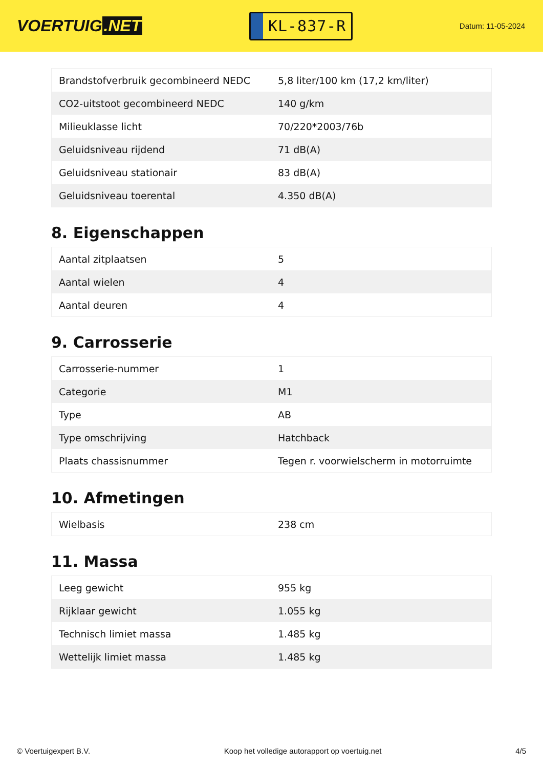VOERTUIG.NET
KL-837-R
Datum: 11-05-2024
| Brandstofverbruik gecombineerd NEDC | 5,8 liter/100 km (17,2 km/liter) |
| CO2-uitstoot gecombineerd NEDC | 140 g/km |
| Milieuklasse licht | 70/220*2003/76b |
| Geluidsniveau rijdend | 71 dB(A) |
| Geluidsniveau stationair | 83 dB(A) |
| Geluidsniveau toerental | 4.350 dB(A) |
8. Eigenschappen
| Aantal zitplaatsen | 5 |
| Aantal wielen | 4 |
| Aantal deuren | 4 |
9. Carrosserie
| Carrosserie-nummer | 1 |
| Categorie | M1 |
| Type | AB |
| Type omschrijving | Hatchback |
| Plaats chassisnummer | Tegen r. voorwielscherm in motorruimte |
10. Afmetingen
| Wielbasis | 238 cm |
11. Massa
| Leeg gewicht | 955 kg |
| Rijklaar gewicht | 1.055 kg |
| Technisch limiet massa | 1.485 kg |
| Wettelijk limiet massa | 1.485 kg |
© Voertuigexpert B.V. Koop het volledige autorapport op voertuig.net 4/5